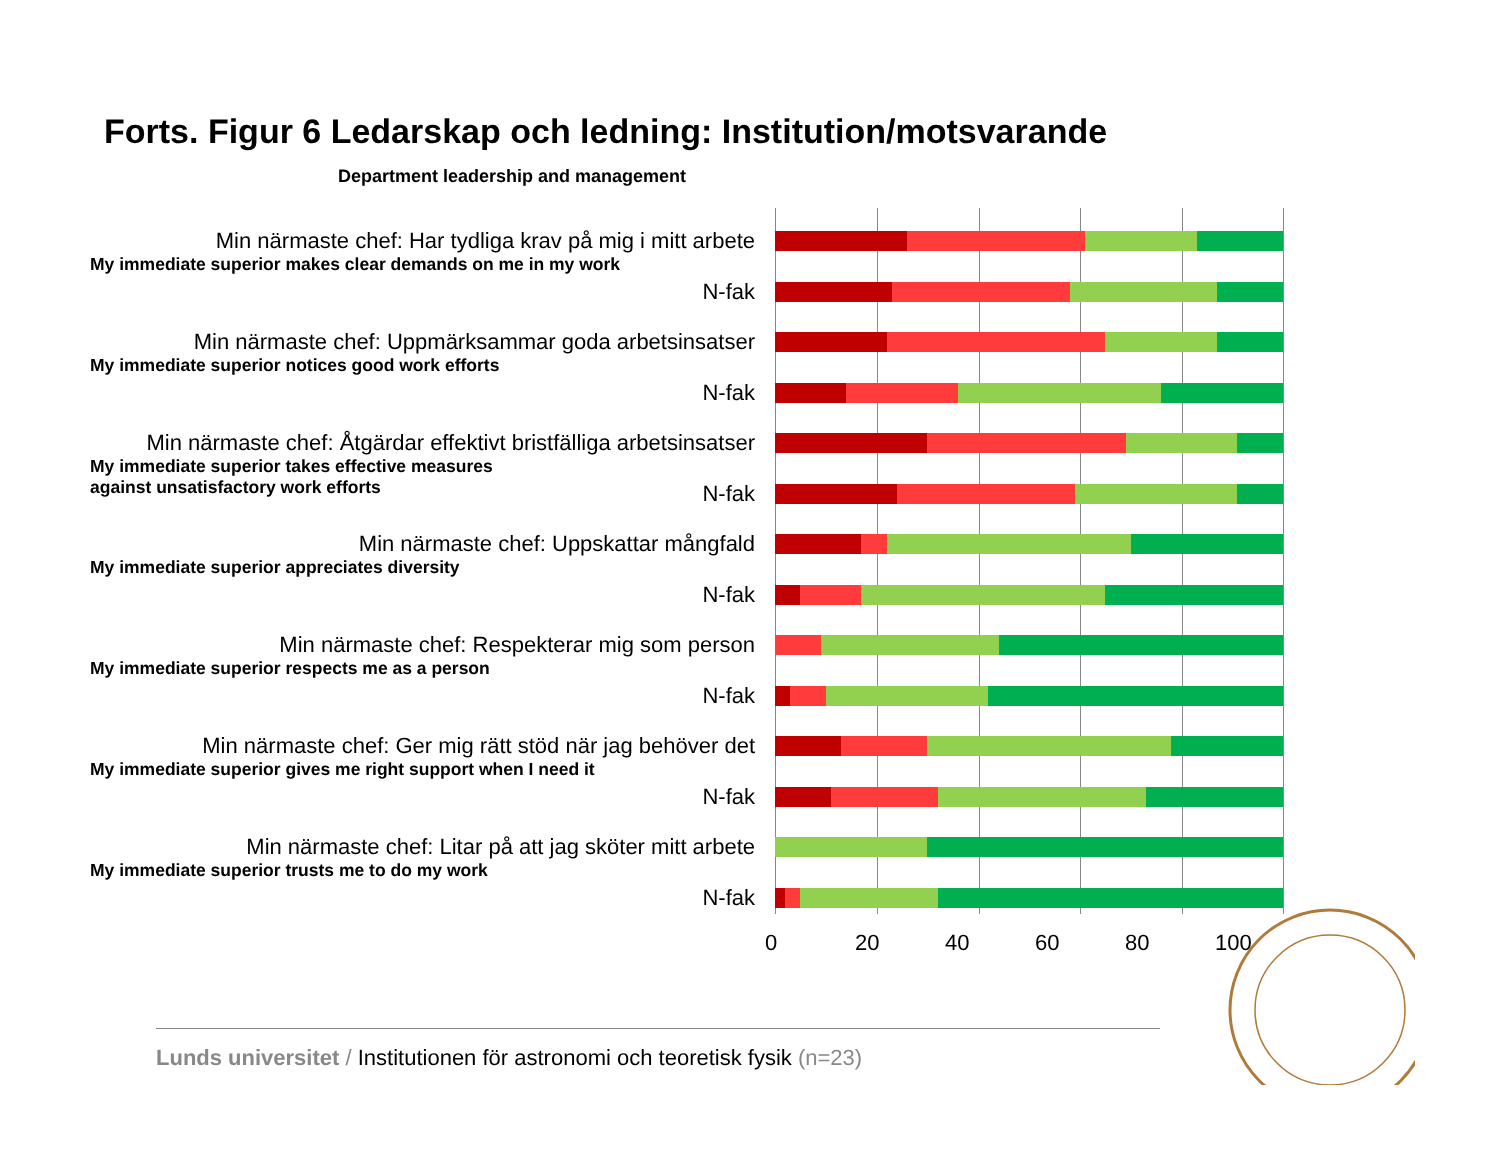Forts. Figur 6 Ledarskap och ledning: Institution/motsvarande
Department leadership and management
Min närmaste chef: Har tydliga krav på mig i mitt arbete
My immediate superior makes clear demands on me in my work
N-fak
Min närmaste chef: Uppmärksammar goda arbetsinsatser
My immediate superior notices good work efforts
N-fak
Min närmaste chef: Åtgärdar effektivt bristfälliga arbetsinsatser
My immediate superior takes effective measures
against unsatisfactory work efforts
N-fak
Min närmaste chef: Uppskattar mångfald
My immediate superior appreciates diversity
N-fak
Min närmaste chef: Respekterar mig som person
My immediate superior respects me as a person
N-fak
Min närmaste chef: Ger mig rätt stöd när jag behöver det
My immediate superior gives me right support when I need it
N-fak
Min närmaste chef: Litar på att jag sköter mitt arbete
My immediate superior trusts me to do my work
N-fak
0 20 40 60 80 100
Lunds universitet / Institutionen för astronomi och teoretisk fysik (n=23)